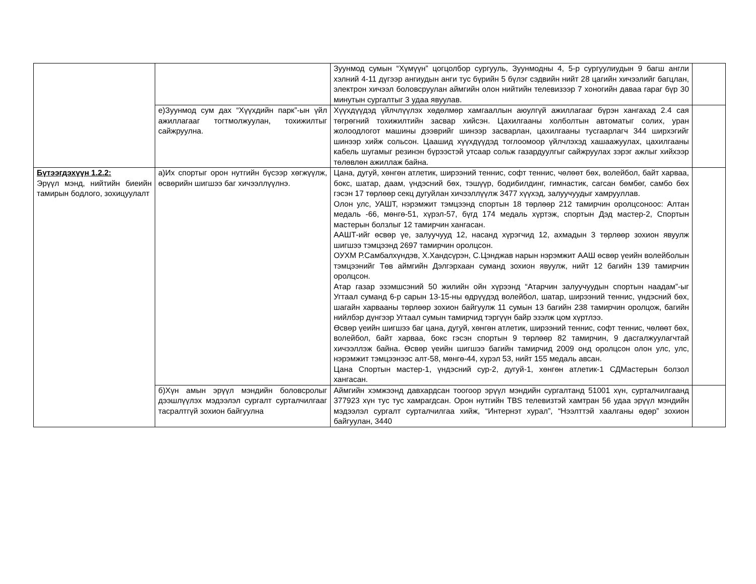| | | Зуунмод сумын “Хүмүүн” цогцолбор сургууль, Зуунмодны 4, 5-р сургуулиудын 9 багш англи хэлний 4-11 дүгээр ангиудын анги тус бүрийн 5 бүлэг сэдвийн нийт 28 цагийн хичээлийг багцлан, электрон хичээл боловсруулан аймгийн олон нийтийн телевизээр 7 хоногийн даваа гараг бүр 30 минутын сургалтыг 3 удаа явуулав. | |
| | е)Зуунмод сум дах “Хүүхдийн парк”-ын үйл ажиллагааг тогтмолжуулан, тохижилтыг сайжруулна. | Хүүхдүүдэд үйлчлүүлэх хөдөлмөр хамгааллын аюулгүй ажиллагааг бүрэн хангахад 2.4 сая төгрөгний тохижилтийн засвар хийсэн. Цахилгааны холболтын автоматыг солих, уран жолоодлогот машины дээврийг шинээр засварлан, цахилгааны тусгаарлагч 344 ширхэгийг шинээр хийж сольсон. Цаашид хүүхдүүдэд тоглоомоор үйлчлэхэд хашаажуулах, цахилгааны кабель шугамыг резинэн бүрээстэй утсаар сольж газардуулгыг сайжруулах зэрэг ажлыг хийхээр төлөвлөн ажиллаж байна. | |
| Бүтээгдэхүүн 1.2.2: Эрүүл мэнд, нийтийн биеийн тамирын бодлого, зохицуулалт | а)Их спортыг орон нутгийн бүсээр хөгжүүлж, өсвөрийн шигшээ баг хичээллүүлнэ. | Цана, дугуй, хөнгөн атлетик, ширээний теннис, софт теннис, чөлөөт бөх, волейбол, байт харваа, бокс, шатар, даам, үндэсний бөх, тэшүүр, бодибилдинг, гимнастик, сагсан бөмбөг, самбо бөх гэсэн 17 төрлөөр секц дугуйлан хичээллүүлж 3477 хүүхэд, залуучуудыг хамрууллав. Олон улс, УАШТ, нэрэмжит тэмцээнд спортын 18 төрлөөр 212 тамирчин оролцсоноос: Алтан медаль -66, мөнгө-51, хүрэл-57, бүгд 174 медаль хүртэж, спортын Дэд мастер-2, Спортын мастерын болзлыг 12 тамирчин хангасан. ААШТ-ийг өсвөр үе, залуучууд 12, насанд хүрэгчид 12, ахмадын 3 төрлөөр зохион явуулж шигшээ тэмцээнд 2697 тамирчин оролцсон. ОУХМ Р.Самбалхүндэв, Х.Хандсүрэн, С.Цэнджав нарын нэрэмжит ААШ өсвөр үеийн волейболын тэмцээнийг Төв аймгийн Дэлгэрхаан суманд зохион явуулж, нийт 12 багийн 139 тамирчин оролцсон. Атар газар эзэмшсэний 50 жилийн ойн хүрээнд “Атарчин залуучуудын спортын наадам”-ыг Угтаал суманд 6-р сарын 13-15-ны өдрүүдэд волейбол, шатар, ширээний теннис, үндэсний бөх, шагайн харвааны төрлөөр зохион байгуулж 11 сумын 13 багийн 238 тамирчин оролцож, багийн нийлбэр дүнгээр Угтаал сумын тамирчид тэргүүн байр эзэлж цом хүртлээ. Өсвөр үеийн шигшээ баг цана, дугуй, хөнгөн атлетик, ширээний теннис, софт теннис, чөлөөт бөх, волейбол, байт харваа, бокс гэсэн спортын 9 төрлөөр 82 тамирчин, 9 дасгалжуулагчтай хичээллэж байна. Өсвөр үеийн шигшээ багийн тамирчид 2009 онд оролцсон олон улс, улс, нэрэмжит тэмцээнээс алт-58, мөнгө-44, хүрэл 53, нийт 155 медаль авсан. Цана Спортын мастер-1, үндэсний сур-2, дугуй-1, хөнгөн атлетик-1 СДМастерын болзол хангасан. | |
| | б)Хүн амын эрүүл мэндийн боловсролыг дээшлүүлэх мэдээлэл сургалт сурталчилгааг тасралтгүй зохион байгуулна | Аймгийн хэмжээнд давхардсан тоогоор эрүүл мэндийн сургалтанд 51001 хүн, сурталчилгаанд 377923 хүн тус тус хамрагдсан. Орон нутгийн TBS телевизтэй хамтран 56 удаа эрүүл мэндийн мэдээлэл сургалт сурталчилгаа хийж, “Интернэт хурал”, “Нээлттэй хаалганы өдөр” зохион байгуулан, 3440 | |